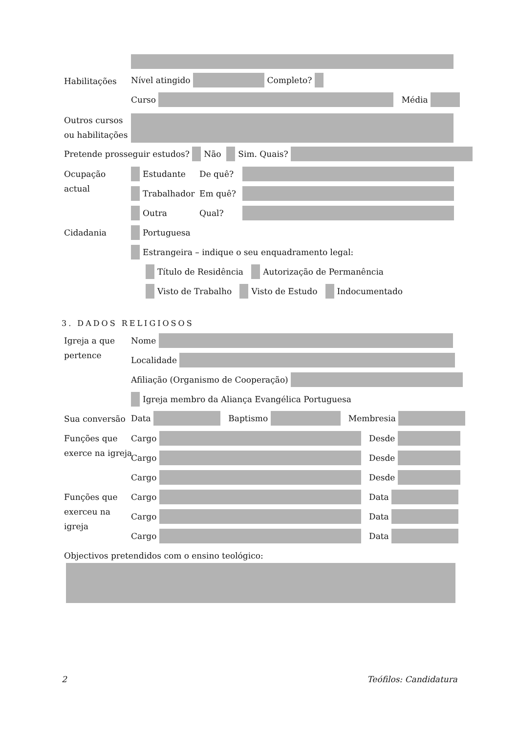Habilitações Nível atingido Completo?
Curso Média
Outros cursos
ou habilitações
Pretende prosseguir estudos? Não Sim. Quais?
Ocupação
actual
Estudante De quê?
Trabalhador Em quê?
Outra Qual?
Cidadania Portuguesa
Estrangeira – indique o seu enquadramento legal:
Título de Residência Autorização de Permanência
Visto de Trabalho Visto de Estudo Indocumentado
3. DADOS RELIGIOSOS
Igreja a que
pertence
Nome
Localidade
Afiliação (Organismo de Cooperação)
Igreja membro da Aliança Evangélica Portuguesa
Sua conversão Data Baptismo Membresia
Funções que
exerce na igreja
Cargo Desde
Cargo Desde
Cargo Desde
Funções que
exerceu na
igreja
Cargo Data
Cargo Data
Cargo Data
Objectivos pretendidos com o ensino teológico:
2 Teófilos: Candidatura